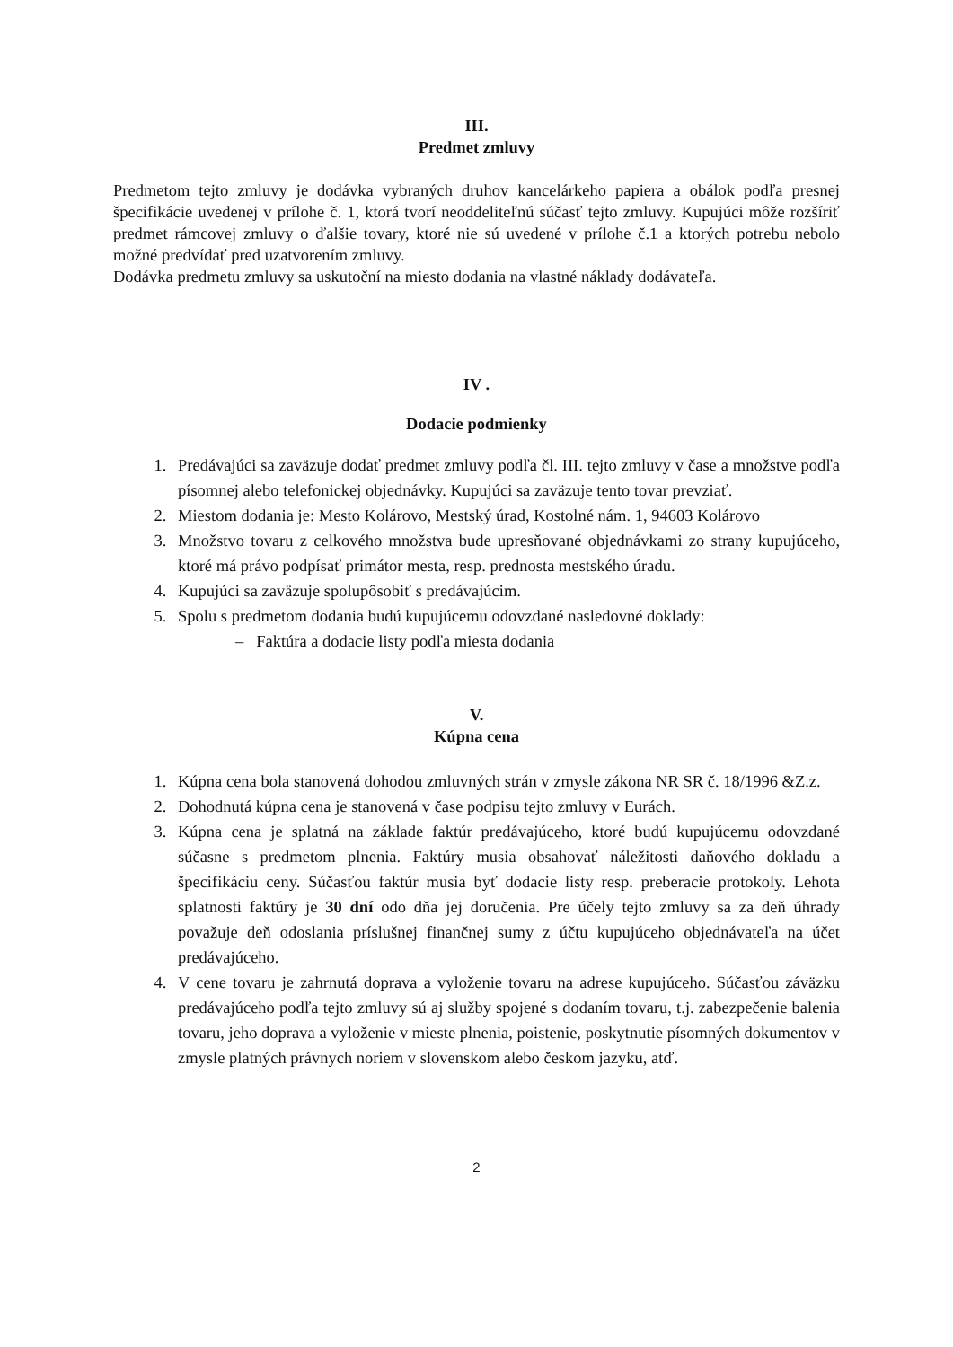III.
Predmet zmluvy
Predmetom tejto zmluvy je dodávka vybraných druhov kancelárkeho papiera a obálok podľa presnej špecifikácie uvedenej v prílohe č. 1, ktorá tvorí neoddeliteľnú súčasť tejto zmluvy. Kupujúci môže rozšíriť predmet rámcovej zmluvy o ďalšie tovary, ktoré nie sú uvedené v prílohe č.1 a ktorých potrebu nebolo možné predvídať pred uzatvorením zmluvy.
Dodávka predmetu zmluvy sa uskutoční na miesto dodania na vlastné náklady dodávateľa.
IV .
Dodacie podmienky
1. Predávajúci sa zaväzuje dodať predmet zmluvy podľa čl. III. tejto zmluvy v čase a množstve podľa písomnej alebo telefonickej objednávky. Kupujúci sa zaväzuje tento tovar prevziať.
2. Miestom dodania je: Mesto Kolárovo, Mestský úrad, Kostolné nám. 1, 94603 Kolárovo
3. Množstvo tovaru z celkového množstva bude upresňované objednávkami zo strany kupujúceho, ktoré má právo podpísať primátor mesta, resp. prednosta mestského úradu.
4. Kupujúci sa zaväzuje spolupôsobiť s predávajúcim.
5. Spolu s predmetom dodania budú kupujúcemu odovzdané nasledovné doklady:
– Faktúra a dodacie listy podľa miesta dodania
V.
Kúpna cena
1. Kúpna cena bola stanovená dohodou zmluvných strán v zmysle zákona NR SR č. 18/1996 &Z.z.
2. Dohodnutá kúpna cena je stanovená v čase podpisu tejto zmluvy v Eurách.
3. Kúpna cena je splatná na základe faktúr predávajúceho, ktoré budú kupujúcemu odovzdané súčasne s predmetom plnenia. Faktúry musia obsahovať náležitosti daňového dokladu a špecifikáciu ceny. Súčasťou faktúr musia byť dodacie listy resp. preberacie protokoly. Lehota splatnosti faktúry je 30 dní odo dňa jej doručenia. Pre účely tejto zmluvy sa za deň úhrady považuje deň odoslania príslušnej finančnej sumy z účtu kupujúceho objednávateľa na účet predávajúceho.
4. V cene tovaru je zahrnutá doprava a vyloženie tovaru na adrese kupujúceho. Súčasťou záväzku predávajúceho podľa tejto zmluvy sú aj služby spojené s dodaním tovaru, t.j. zabezpečenie balenia tovaru, jeho doprava a vyloženie v mieste plnenia, poistenie, poskytnutie písomných dokumentov v zmysle platných právnych noriem v slovenskom alebo českom jazyku, atď.
2